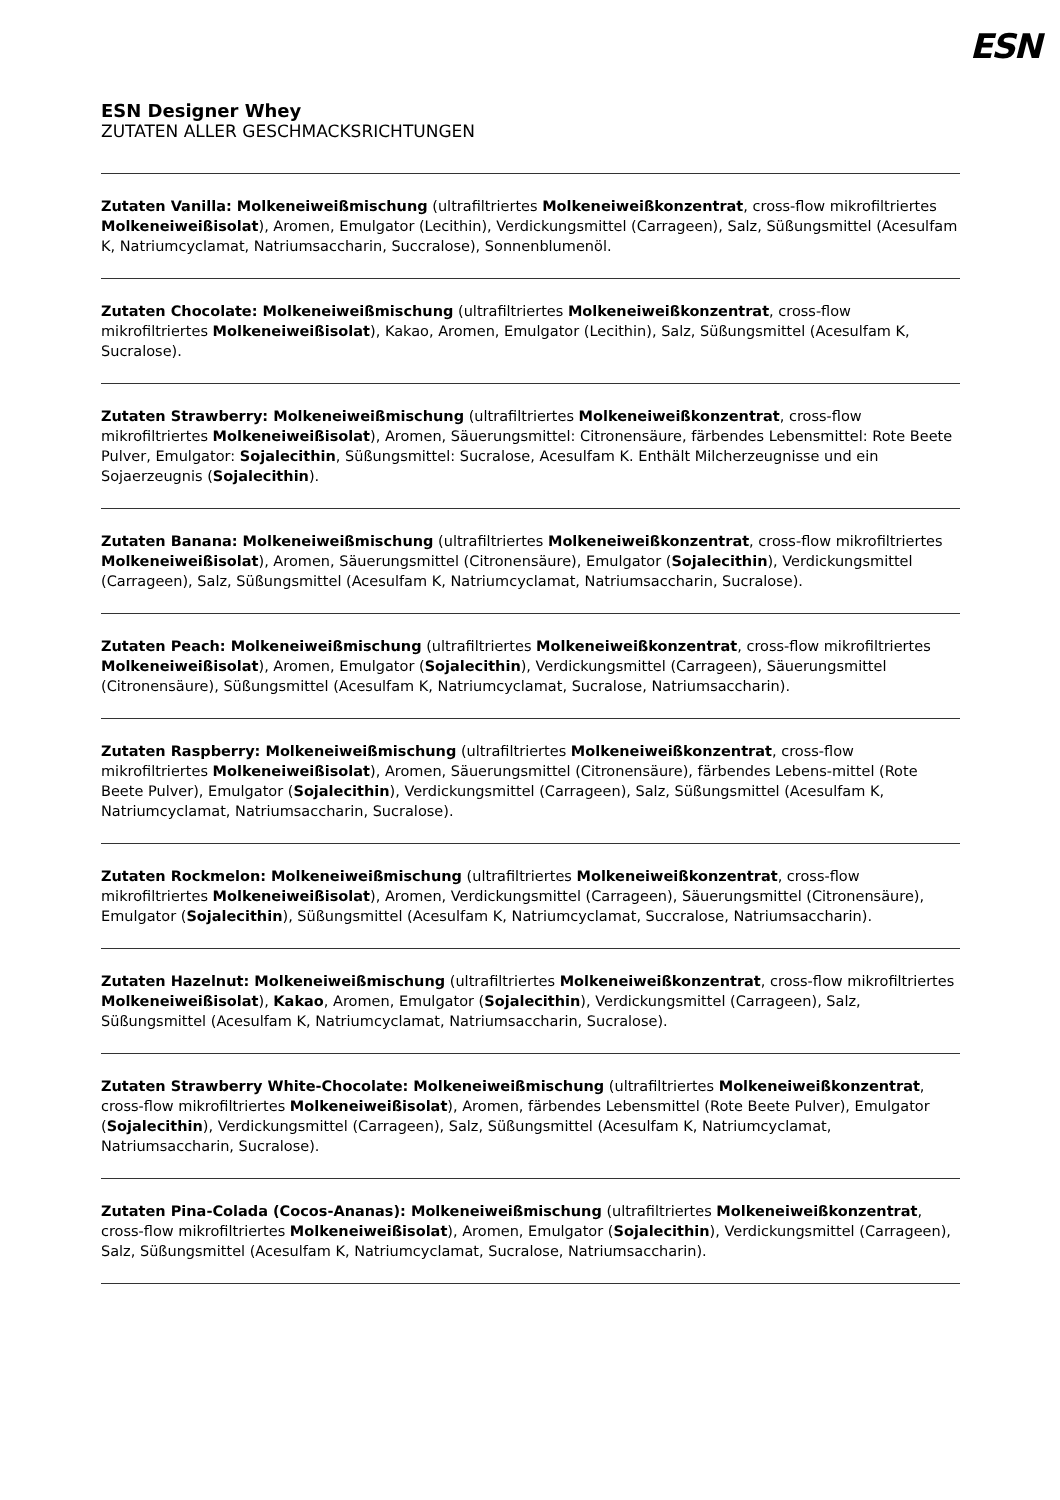ESN
ESN Designer Whey
ZUTATEN ALLER GESCHMACKSRICHTUNGEN
Zutaten Vanilla: Molkeneiweißmischung (ultrafiltriertes Molkeneiweißkonzentrat, cross-flow mikrofiltriertes Molkeneiweißisolat), Aromen, Emulgator (Lecithin), Verdickungsmittel (Carrageen), Salz, Süßungsmittel (Acesulfam K, Natriumcyclamat, Natriumsaccharin, Succralose), Sonnenblumenöl.
Zutaten Chocolate: Molkeneiweißmischung (ultrafiltriertes Molkeneiweißkonzentrat, cross-flow mikrofiltriertes Molkeneiweißisolat), Kakao, Aromen, Emulgator (Lecithin), Salz, Süßungsmittel (Acesulfam K, Sucralose).
Zutaten Strawberry: Molkeneiweißmischung (ultrafiltriertes Molkeneiweißkonzentrat, cross-flow mikrofiltriertes Molkeneiweißisolat), Aromen, Säuerungsmittel: Citronensäure, färbendes Lebensmittel: Rote Beete Pulver, Emulgator: Sojalecithin, Süßungsmittel: Sucralose, Acesulfam K. Enthält Milcherzeugnisse und ein Sojaerzeugnis (Sojalecithin).
Zutaten Banana: Molkeneiweißmischung (ultrafiltriertes Molkeneiweißkonzentrat, cross-flow mikrofiltriertes Molkeneiweißisolat), Aromen, Säuerungsmittel (Citronensäure), Emulgator (Sojalecithin), Verdickungsmittel (Carrageen), Salz, Süßungsmittel (Acesulfam K, Natriumcyclamat, Natriumsaccharin, Sucralose).
Zutaten Peach: Molkeneiweißmischung (ultrafiltriertes Molkeneiweißkonzentrat, cross-flow mikrofiltriertes Molkeneiweißisolat), Aromen, Emulgator (Sojalecithin), Verdickungsmittel (Carrageen), Säuerungsmittel (Citronensäure), Süßungsmittel (Acesulfam K, Natriumcyclamat, Sucralose, Natriumsaccharin).
Zutaten Raspberry: Molkeneiweißmischung (ultrafiltriertes Molkeneiweißkonzentrat, cross-flow mikrofiltriertes Molkeneiweißisolat), Aromen, Säuerungsmittel (Citronensäure), färbendes Lebens-mittel (Rote Beete Pulver), Emulgator (Sojalecithin), Verdickungsmittel (Carrageen), Salz, Süßungsmittel (Acesulfam K, Natriumcyclamat, Natriumsaccharin, Sucralose).
Zutaten Rockmelon: Molkeneiweißmischung (ultrafiltriertes Molkeneiweißkonzentrat, cross-flow mikrofiltriertes Molkeneiweißisolat), Aromen, Verdickungsmittel (Carrageen), Säuerungsmittel (Citronensäure), Emulgator (Sojalecithin), Süßungsmittel (Acesulfam K, Natriumcyclamat, Succralose, Natriumsaccharin).
Zutaten Hazelnut: Molkeneiweißmischung (ultrafiltriertes Molkeneiweißkonzentrat, cross-flow mikrofiltriertes Molkeneiweißisolat), Kakao, Aromen, Emulgator (Sojalecithin), Verdickungsmittel (Carrageen), Salz, Süßungsmittel (Acesulfam K, Natriumcyclamat, Natriumsaccharin, Sucralose).
Zutaten Strawberry White-Chocolate: Molkeneiweißmischung (ultrafiltriertes Molkeneiweißkonzentrat, cross-flow mikrofiltriertes Molkeneiweißisolat), Aromen, färbendes Lebensmittel (Rote Beete Pulver), Emulgator (Sojalecithin), Verdickungsmittel (Carrageen), Salz, Süßungsmittel (Acesulfam K, Natriumcyclamat, Natriumsaccharin, Sucralose).
Zutaten Pina-Colada (Cocos-Ananas): Molkeneiweißmischung (ultrafiltriertes Molkeneiweißkonzentrat, cross-flow mikrofiltriertes Molkeneiweißisolat), Aromen, Emulgator (Sojalecithin), Verdickungsmittel (Carrageen), Salz, Süßungsmittel (Acesulfam K, Natriumcyclamat, Sucralose, Natriumsaccharin).